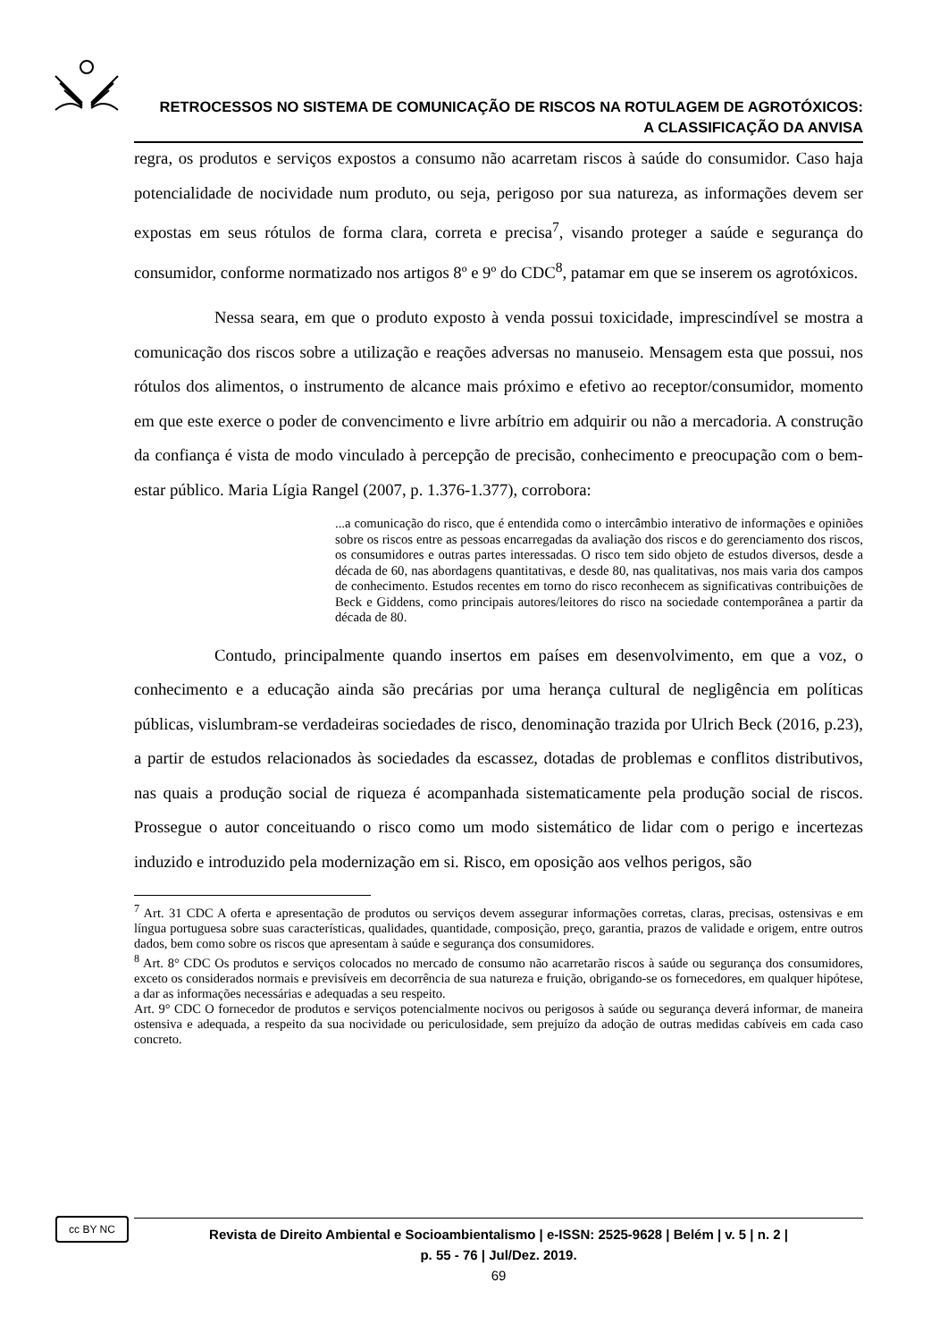RETROCESSOS NO SISTEMA DE COMUNICAÇÃO DE RISCOS NA ROTULAGEM DE AGROTÓXICOS:
A CLASSIFICAÇÃO DA ANVISA
regra, os produtos e serviços expostos a consumo não acarretam riscos à saúde do consumidor. Caso haja potencialidade de nocividade num produto, ou seja, perigoso por sua natureza, as informações devem ser expostas em seus rótulos de forma clara, correta e precisa<sup>7</sup>, visando proteger a saúde e segurança do consumidor, conforme normatizado nos artigos 8º e 9º do CDC<sup>8</sup>, patamar em que se inserem os agrotóxicos.
Nessa seara, em que o produto exposto à venda possui toxicidade, imprescindível se mostra a comunicação dos riscos sobre a utilização e reações adversas no manuseio. Mensagem esta que possui, nos rótulos dos alimentos, o instrumento de alcance mais próximo e efetivo ao receptor/consumidor, momento em que este exerce o poder de convencimento e livre arbítrio em adquirir ou não a mercadoria. A construção da confiança é vista de modo vinculado à percepção de precisão, conhecimento e preocupação com o bem-estar público. Maria Lígia Rangel (2007, p. 1.376-1.377), corrobora:
...a comunicação do risco, que é entendida como o intercâmbio interativo de informações e opiniões sobre os riscos entre as pessoas encarregadas da avaliação dos riscos e do gerenciamento dos riscos, os consumidores e outras partes interessadas. O risco tem sido objeto de estudos diversos, desde a década de 60, nas abordagens quantitativas, e desde 80, nas qualitativas, nos mais varia dos campos de conhecimento. Estudos recentes em torno do risco reconhecem as significativas contribuições de Beck e Giddens, como principais autores/leitores do risco na sociedade contemporânea a partir da década de 80.
Contudo, principalmente quando insertos em países em desenvolvimento, em que a voz, o conhecimento e a educação ainda são precárias por uma herança cultural de negligência em políticas públicas, vislumbram-se verdadeiras sociedades de risco, denominação trazida por Ulrich Beck (2016, p.23), a partir de estudos relacionados às sociedades da escassez, dotadas de problemas e conflitos distributivos, nas quais a produção social de riqueza é acompanhada sistematicamente pela produção social de riscos. Prossegue o autor conceituando o risco como um modo sistemático de lidar com o perigo e incertezas induzido e introduzido pela modernização em si. Risco, em oposição aos velhos perigos, são
<sup>7</sup> Art. 31 CDC A oferta e apresentação de produtos ou serviços devem assegurar informações corretas, claras, precisas, ostensivas e em língua portuguesa sobre suas características, qualidades, quantidade, composição, preço, garantia, prazos de validade e origem, entre outros dados, bem como sobre os riscos que apresentam à saúde e segurança dos consumidores.
<sup>8</sup> Art. 8° CDC Os produtos e serviços colocados no mercado de consumo não acarretarão riscos à saúde ou segurança dos consumidores, exceto os considerados normais e previsíveis em decorrência de sua natureza e fruição, obrigando-se os fornecedores, em qualquer hipótese, a dar as informações necessárias e adequadas a seu respeito.
Art. 9° CDC O fornecedor de produtos e serviços potencialmente nocivos ou perigosos à saúde ou segurança deverá informar, de maneira ostensiva e adequada, a respeito da sua nocividade ou periculosidade, sem prejuízo da adoção de outras medidas cabíveis em cada caso concreto.
cc BY NC
Revista de Direito Ambiental e Socioambientalismo | e-ISSN: 2525-9628 | Belém | v. 5 | n. 2 |
p. 55 - 76 | Jul/Dez. 2019.
69